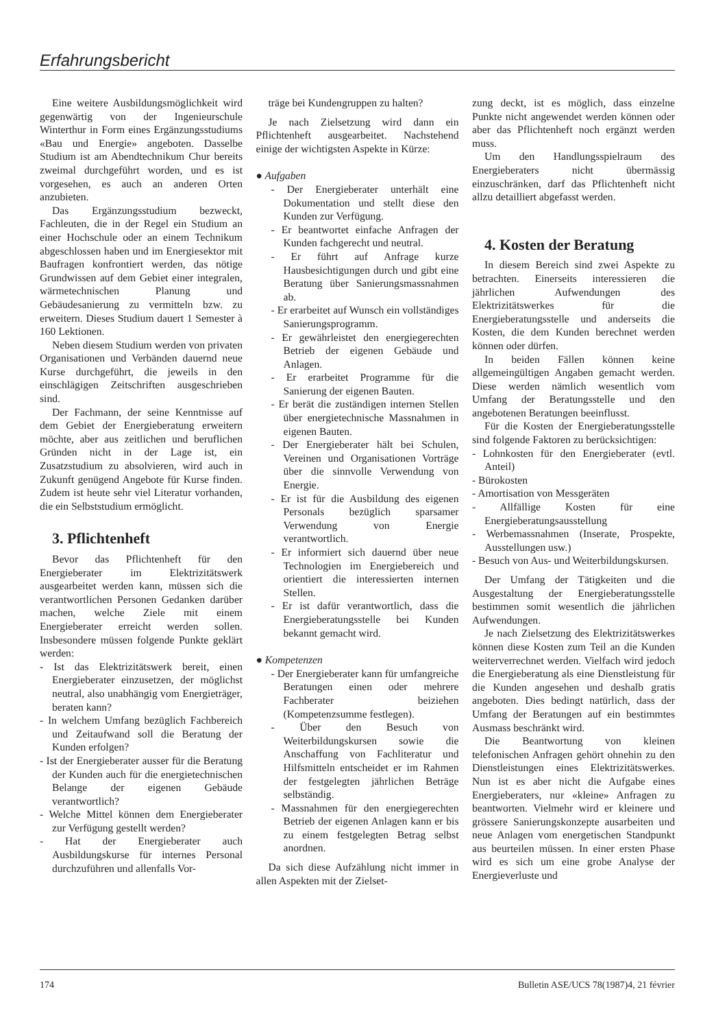Erfahrungsbericht
Eine weitere Ausbildungsmöglichkeit wird gegenwärtig von der Ingenieurschule Winterthur in Form eines Ergänzungsstudiums «Bau und Energie» angeboten. Dasselbe Studium ist am Abendtechnikum Chur bereits zweimal durchgeführt worden, und es ist vorgesehen, es auch an anderen Orten anzubieten.
Das Ergänzungsstudium bezweckt, Fachleuten, die in der Regel ein Studium an einer Hochschule oder an einem Technikum abgeschlossen haben und im Energiesektor mit Baufragen konfrontiert werden, das nötige Grundwissen auf dem Gebiet einer integralen, wärmetechnischen Planung und Gebäudesanierung zu vermitteln bzw. zu erweitern. Dieses Studium dauert 1 Semester à 160 Lektionen.
Neben diesem Studium werden von privaten Organisationen und Verbänden dauernd neue Kurse durchgeführt, die jeweils in den einschlägigen Zeitschriften ausgeschrieben sind.
Der Fachmann, der seine Kenntnisse auf dem Gebiet der Energieberatung erweitern möchte, aber aus zeitlichen und beruflichen Gründen nicht in der Lage ist, ein Zusatzstudium zu absolvieren, wird auch in Zukunft genügend Angebote für Kurse finden. Zudem ist heute sehr viel Literatur vorhanden, die ein Selbststudium ermöglicht.
3. Pflichtenheft
Bevor das Pflichtenheft für den Energieberater im Elektrizitätswerk ausgearbeitet werden kann, müssen sich die verantwortlichen Personen Gedanken darüber machen, welche Ziele mit einem Energieberater erreicht werden sollen. Insbesondere müssen folgende Punkte geklärt werden:
- Ist das Elektrizitätswerk bereit, einen Energieberater einzusetzen, der möglichst neutral, also unabhängig vom Energieträger, beraten kann?
- In welchem Umfang bezüglich Fachbereich und Zeitaufwand soll die Beratung der Kunden erfolgen?
- Ist der Energieberater ausser für die Beratung der Kunden auch für die energietechnischen Belange der eigenen Gebäude verantwortlich?
- Welche Mittel können dem Energieberater zur Verfügung gestellt werden?
- Hat der Energieberater auch Ausbildungskurse für internes Personal durchzuführen und allenfalls Vor-
träge bei Kundengruppen zu halten?
Je nach Zielsetzung wird dann ein Pflichtenheft ausgearbeitet. Nachstehend einige der wichtigsten Aspekte in Kürze:
● Aufgaben
- Der Energieberater unterhält eine Dokumentation und stellt diese den Kunden zur Verfügung.
- Er beantwortet einfache Anfragen der Kunden fachgerecht und neutral.
- Er führt auf Anfrage kurze Hausbesichtigungen durch und gibt eine Beratung über Sanierungsmassnahmen ab.
- Er erarbeitet auf Wunsch ein vollständiges Sanierungsprogramm.
- Er gewährleistet den energiegerechten Betrieb der eigenen Gebäude und Anlagen.
- Er erarbeitet Programme für die Sanierung der eigenen Bauten.
- Er berät die zuständigen internen Stellen über energietechnische Massnahmen in eigenen Bauten.
- Der Energieberater hält bei Schulen, Vereinen und Organisationen Vorträge über die sinnvolle Verwendung von Energie.
- Er ist für die Ausbildung des eigenen Personals bezüglich sparsamer Verwendung von Energie verantwortlich.
- Er informiert sich dauernd über neue Technologien im Energiebereich und orientiert die interessierten internen Stellen.
- Er ist dafür verantwortlich, dass die Energieberatungsstelle bei Kunden bekannt gemacht wird.
● Kompetenzen
- Der Energieberater kann für umfangreiche Beratungen einen oder mehrere Fachberater beiziehen (Kompetenzsumme festlegen).
- Über den Besuch von Weiterbildungskursen sowie die Anschaffung von Fachliteratur und Hilfsmitteln entscheidet er im Rahmen der festgelegten jährlichen Beträge selbständig.
- Massnahmen für den energiegerechten Betrieb der eigenen Anlagen kann er bis zu einem festgelegten Betrag selbst anordnen.
Da sich diese Aufzählung nicht immer in allen Aspekten mit der Zielset-
zung deckt, ist es möglich, dass einzelne Punkte nicht angewendet werden können oder aber das Pflichtenheft noch ergänzt werden muss.
Um den Handlungsspielraum des Energieberaters nicht übermässig einzuschränken, darf das Pflichtenheft nicht allzu detailliert abgefasst werden.
4. Kosten der Beratung
In diesem Bereich sind zwei Aspekte zu betrachten. Einerseits interessieren die jährlichen Aufwendungen des Elektrizitätswerkes für die Energieberatungsstelle und anderseits die Kosten, die dem Kunden berechnet werden können oder dürfen.
In beiden Fällen können keine allgemeingültigen Angaben gemacht werden. Diese werden nämlich wesentlich vom Umfang der Beratungsstelle und den angebotenen Beratungen beeinflusst.
Für die Kosten der Energieberatungsstelle sind folgende Faktoren zu berücksichtigen:
- Lohnkosten für den Energieberater (evtl. Anteil)
- Bürokosten
- Amortisation von Messgeräten
- Allfällige Kosten für eine Energieberatungsausstellung
- Werbemassnahmen (Inserate, Prospekte, Ausstellungen usw.)
- Besuch von Aus- und Weiterbildungskursen.
Der Umfang der Tätigkeiten und die Ausgestaltung der Energieberatungsstelle bestimmen somit wesentlich die jährlichen Aufwendungen.
Je nach Zielsetzung des Elektrizitätswerkes können diese Kosten zum Teil an die Kunden weiterverrechnet werden. Vielfach wird jedoch die Energieberatung als eine Dienstleistung für die Kunden angesehen und deshalb gratis angeboten. Dies bedingt natürlich, dass der Umfang der Beratungen auf ein bestimmtes Ausmass beschränkt wird.
Die Beantwortung von kleinen telefonischen Anfragen gehört ohnehin zu den Dienstleistungen eines Elektrizitätswerkes. Nun ist es aber nicht die Aufgabe eines Energieberaters, nur «kleine» Anfragen zu beantworten. Vielmehr wird er kleinere und grössere Sanierungskonzepte ausarbeiten und neue Anlagen vom energetischen Standpunkt aus beurteilen müssen. In einer ersten Phase wird es sich um eine grobe Analyse der Energieverluste und
174 Bulletin ASE/UCS 78(1987)4, 21 février